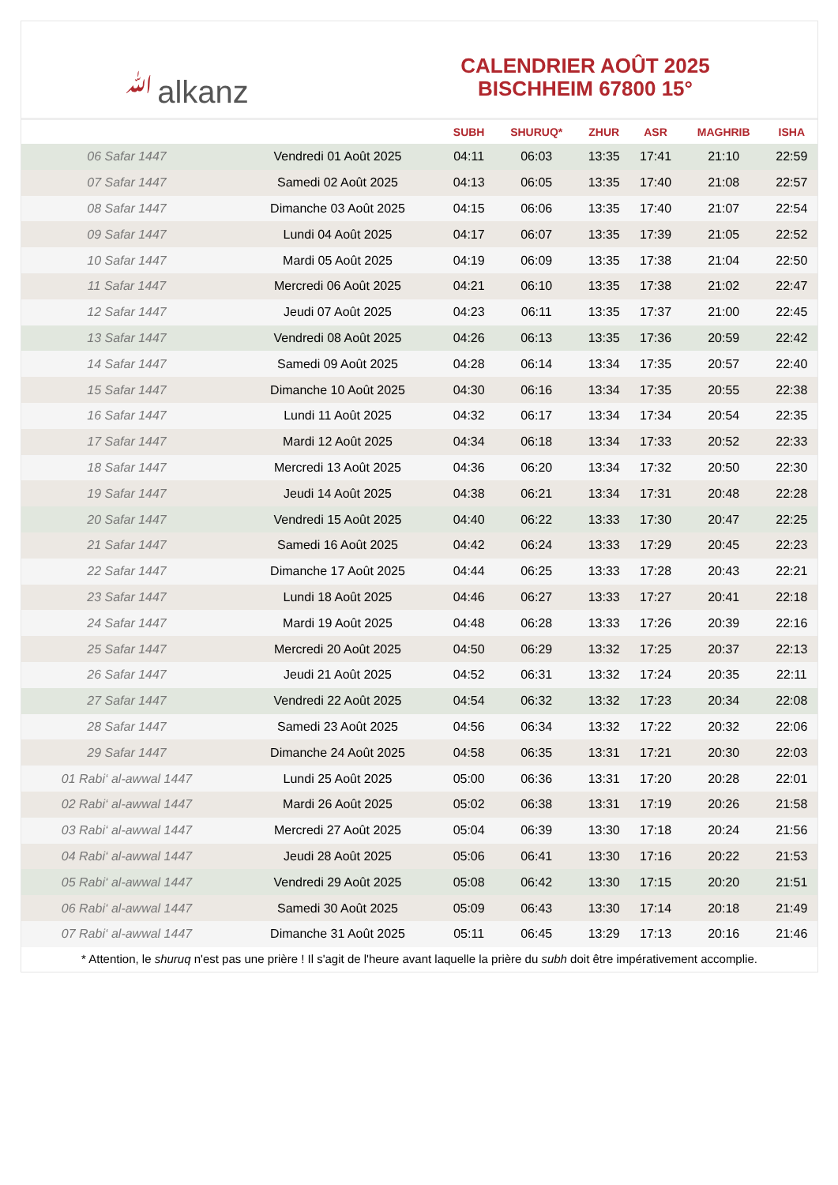ﷲalkanz
CALENDRIER AOÛT 2025
BISCHHEIM 67800 15°
| | | SUBH | SHURUQ* | ZHUR | ASR | MAGHRIB | ISHA |
| --- | --- | --- | --- | --- | --- | --- | --- |
| 06 Safar 1447 | Vendredi 01 Août 2025 | 04:11 | 06:03 | 13:35 | 17:41 | 21:10 | 22:59 |
| 07 Safar 1447 | Samedi 02 Août 2025 | 04:13 | 06:05 | 13:35 | 17:40 | 21:08 | 22:57 |
| 08 Safar 1447 | Dimanche 03 Août 2025 | 04:15 | 06:06 | 13:35 | 17:40 | 21:07 | 22:54 |
| 09 Safar 1447 | Lundi 04 Août 2025 | 04:17 | 06:07 | 13:35 | 17:39 | 21:05 | 22:52 |
| 10 Safar 1447 | Mardi 05 Août 2025 | 04:19 | 06:09 | 13:35 | 17:38 | 21:04 | 22:50 |
| 11 Safar 1447 | Mercredi 06 Août 2025 | 04:21 | 06:10 | 13:35 | 17:38 | 21:02 | 22:47 |
| 12 Safar 1447 | Jeudi 07 Août 2025 | 04:23 | 06:11 | 13:35 | 17:37 | 21:00 | 22:45 |
| 13 Safar 1447 | Vendredi 08 Août 2025 | 04:26 | 06:13 | 13:35 | 17:36 | 20:59 | 22:42 |
| 14 Safar 1447 | Samedi 09 Août 2025 | 04:28 | 06:14 | 13:34 | 17:35 | 20:57 | 22:40 |
| 15 Safar 1447 | Dimanche 10 Août 2025 | 04:30 | 06:16 | 13:34 | 17:35 | 20:55 | 22:38 |
| 16 Safar 1447 | Lundi 11 Août 2025 | 04:32 | 06:17 | 13:34 | 17:34 | 20:54 | 22:35 |
| 17 Safar 1447 | Mardi 12 Août 2025 | 04:34 | 06:18 | 13:34 | 17:33 | 20:52 | 22:33 |
| 18 Safar 1447 | Mercredi 13 Août 2025 | 04:36 | 06:20 | 13:34 | 17:32 | 20:50 | 22:30 |
| 19 Safar 1447 | Jeudi 14 Août 2025 | 04:38 | 06:21 | 13:34 | 17:31 | 20:48 | 22:28 |
| 20 Safar 1447 | Vendredi 15 Août 2025 | 04:40 | 06:22 | 13:33 | 17:30 | 20:47 | 22:25 |
| 21 Safar 1447 | Samedi 16 Août 2025 | 04:42 | 06:24 | 13:33 | 17:29 | 20:45 | 22:23 |
| 22 Safar 1447 | Dimanche 17 Août 2025 | 04:44 | 06:25 | 13:33 | 17:28 | 20:43 | 22:21 |
| 23 Safar 1447 | Lundi 18 Août 2025 | 04:46 | 06:27 | 13:33 | 17:27 | 20:41 | 22:18 |
| 24 Safar 1447 | Mardi 19 Août 2025 | 04:48 | 06:28 | 13:33 | 17:26 | 20:39 | 22:16 |
| 25 Safar 1447 | Mercredi 20 Août 2025 | 04:50 | 06:29 | 13:32 | 17:25 | 20:37 | 22:13 |
| 26 Safar 1447 | Jeudi 21 Août 2025 | 04:52 | 06:31 | 13:32 | 17:24 | 20:35 | 22:11 |
| 27 Safar 1447 | Vendredi 22 Août 2025 | 04:54 | 06:32 | 13:32 | 17:23 | 20:34 | 22:08 |
| 28 Safar 1447 | Samedi 23 Août 2025 | 04:56 | 06:34 | 13:32 | 17:22 | 20:32 | 22:06 |
| 29 Safar 1447 | Dimanche 24 Août 2025 | 04:58 | 06:35 | 13:31 | 17:21 | 20:30 | 22:03 |
| 01 Rabi‘ al-awwal 1447 | Lundi 25 Août 2025 | 05:00 | 06:36 | 13:31 | 17:20 | 20:28 | 22:01 |
| 02 Rabi‘ al-awwal 1447 | Mardi 26 Août 2025 | 05:02 | 06:38 | 13:31 | 17:19 | 20:26 | 21:58 |
| 03 Rabi‘ al-awwal 1447 | Mercredi 27 Août 2025 | 05:04 | 06:39 | 13:30 | 17:18 | 20:24 | 21:56 |
| 04 Rabi‘ al-awwal 1447 | Jeudi 28 Août 2025 | 05:06 | 06:41 | 13:30 | 17:16 | 20:22 | 21:53 |
| 05 Rabi‘ al-awwal 1447 | Vendredi 29 Août 2025 | 05:08 | 06:42 | 13:30 | 17:15 | 20:20 | 21:51 |
| 06 Rabi‘ al-awwal 1447 | Samedi 30 Août 2025 | 05:09 | 06:43 | 13:30 | 17:14 | 20:18 | 21:49 |
| 07 Rabi‘ al-awwal 1447 | Dimanche 31 Août 2025 | 05:11 | 06:45 | 13:29 | 17:13 | 20:16 | 21:46 |
* Attention, le shuruq n'est pas une prière ! Il s'agit de l'heure avant laquelle la prière du subh doit être impérativement accomplie.